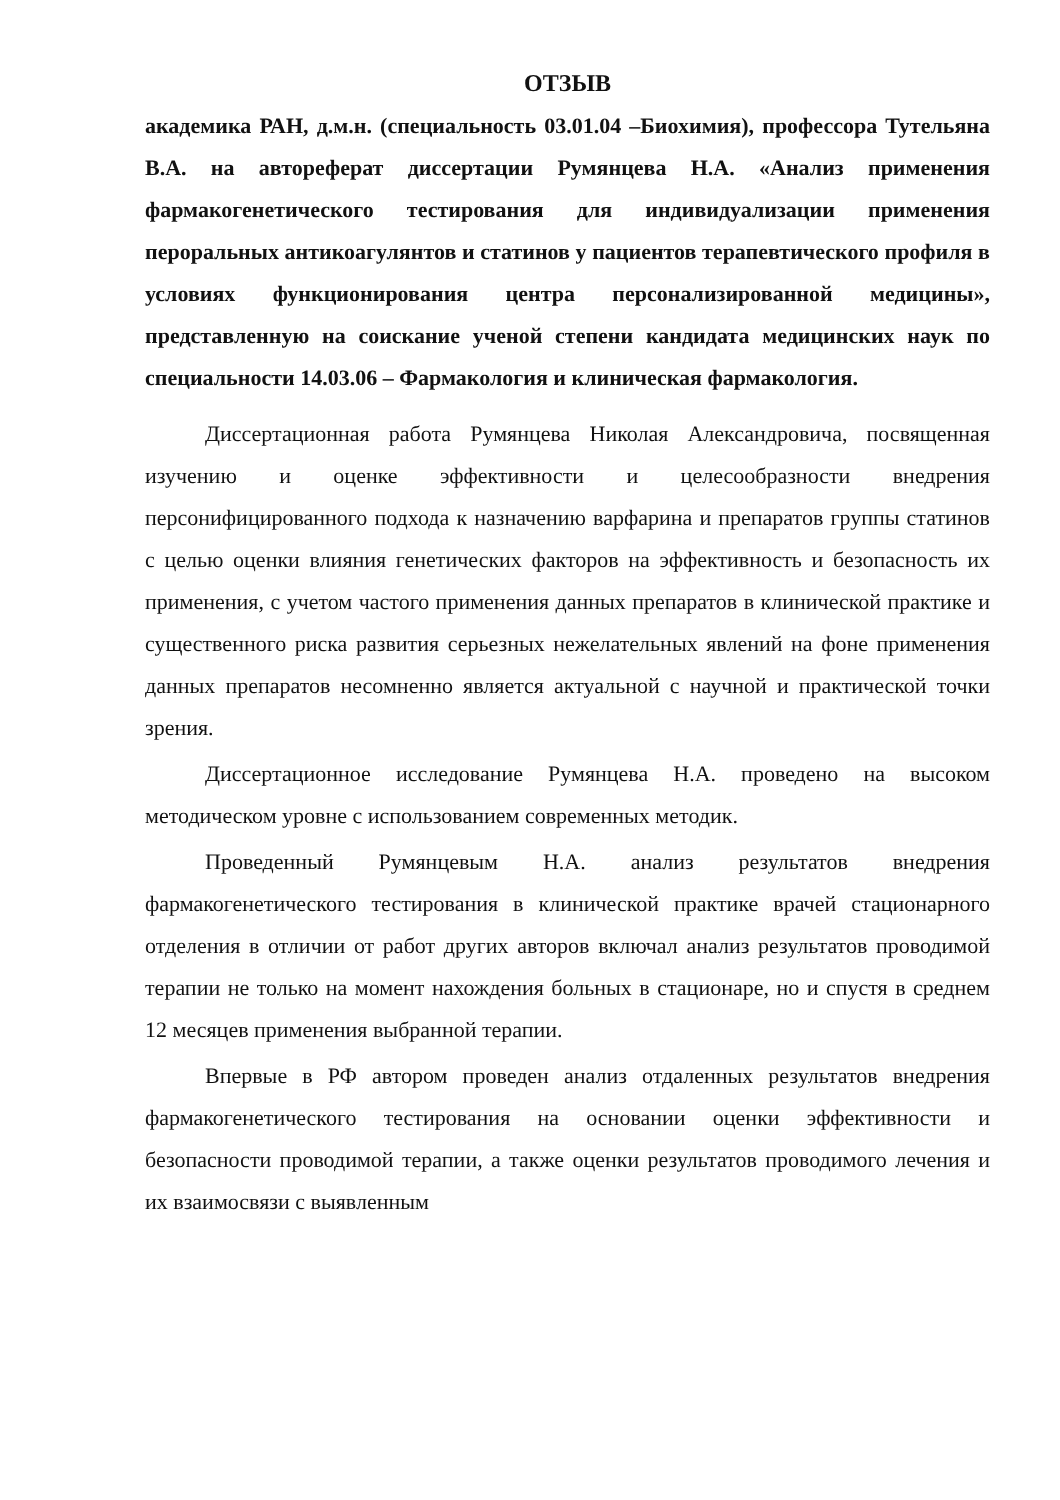ОТЗЫВ
академика РАН, д.м.н. (специальность 03.01.04 –Биохимия), профессора Тутельяна В.А. на автореферат диссертации Румянцева Н.А. «Анализ применения фармакогенетического тестирования для индивидуализации применения пероральных антикоагулянтов и статинов у пациентов терапевтического профиля в условиях функционирования центра персонализированной медицины», представленную на соискание ученой степени кандидата медицинских наук по специальности 14.03.06 – Фармакология и клиническая фармакология.
Диссертационная работа Румянцева Николая Александровича, посвященная изучению и оценке эффективности и целесообразности внедрения персонифицированного подхода к назначению варфарина и препаратов группы статинов с целью оценки влияния генетических факторов на эффективность и безопасность их применения, с учетом частого применения данных препаратов в клинической практике и существенного риска развития серьезных нежелательных явлений на фоне применения данных препаратов несомненно является актуальной с научной и практической точки зрения.
Диссертационное исследование Румянцева Н.А. проведено на высоком методическом уровне с использованием современных методик.
Проведенный Румянцевым Н.А. анализ результатов внедрения фармакогенетического тестирования в клинической практике врачей стационарного отделения в отличии от работ других авторов включал анализ результатов проводимой терапии не только на момент нахождения больных в стационаре, но и спустя в среднем 12 месяцев применения выбранной терапии.
Впервые в РФ автором проведен анализ отдаленных результатов внедрения фармакогенетического тестирования на основании оценки эффективности и безопасности проводимой терапии, а также оценки результатов проводимого лечения и их взаимосвязи с выявленным